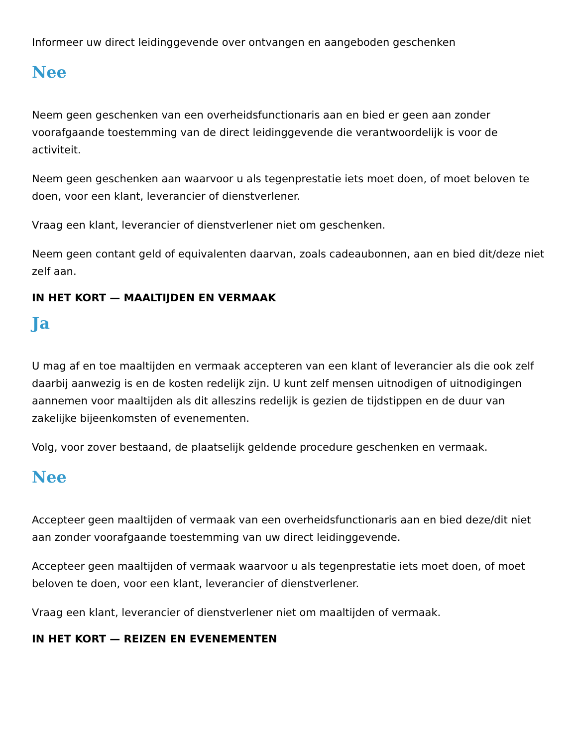Informeer uw direct leidinggevende over ontvangen en aangeboden geschenken
Nee
Neem geen geschenken van een overheidsfunctionaris aan en bied er geen aan zonder voorafgaande toestemming van de direct leidinggevende die verantwoordelijk is voor de activiteit.
Neem geen geschenken aan waarvoor u als tegenprestatie iets moet doen, of moet beloven te doen, voor een klant, leverancier of dienstverlener.
Vraag een klant, leverancier of dienstverlener niet om geschenken.
Neem geen contant geld of equivalenten daarvan, zoals cadeaubonnen, aan en bied dit/deze niet zelf aan.
IN HET KORT — MAALTIJDEN EN VERMAAK
Ja
U mag af en toe maaltijden en vermaak accepteren van een klant of leverancier als die ook zelf daarbij aanwezig is en de kosten redelijk zijn. U kunt zelf mensen uitnodigen of uitnodigingen aannemen voor maaltijden als dit alleszins redelijk is gezien de tijdstippen en de duur van zakelijke bijeenkomsten of evenementen.
Volg, voor zover bestaand, de plaatselijk geldende procedure geschenken en vermaak.
Nee
Accepteer geen maaltijden of vermaak van een overheidsfunctionaris aan en bied deze/dit niet aan zonder voorafgaande toestemming van uw direct leidinggevende.
Accepteer geen maaltijden of vermaak waarvoor u als tegenprestatie iets moet doen, of moet beloven te doen, voor een klant, leverancier of dienstverlener.
Vraag een klant, leverancier of dienstverlener niet om maaltijden of vermaak.
IN HET KORT — REIZEN EN EVENEMENTEN